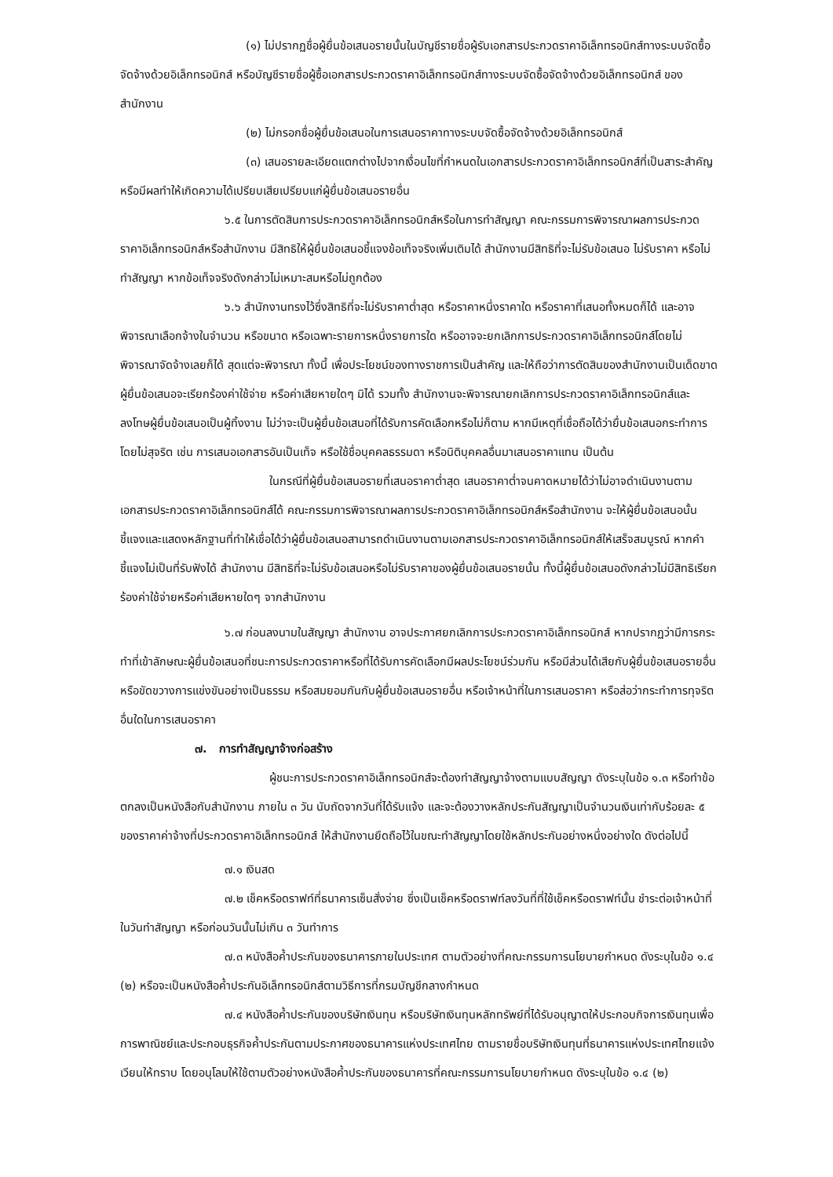(๑) ไม่ปรากฏชื่อผู้ยื่นข้อเสนอรายนั้นในบัญชีรายชื่อผู้รับเอกสารประกวดราคาอิเล็กทรอนิกส์ทางระบบจัดซื้อจัดจ้างด้วยอิเล็กทรอนิกส์ หรือบัญชีรายชื่อผู้ซื้อเอกสารประกวดราคาอิเล็กทรอนิกส์ทางระบบจัดซื้อจัดจ้างด้วยอิเล็กทรอนิกส์ ของสำนักงาน
(๒) ไม่กรอกชื่อผู้ยื่นข้อเสนอในการเสนอราคาทางระบบจัดซื้อจัดจ้างด้วยอิเล็กทรอนิกส์
(๓) เสนอรายละเอียดแตกต่างไปจากเงื่อนไขที่กำหนดในเอกสารประกวดราคาอิเล็กทรอนิกส์ที่เป็นสาระสำคัญ หรือมีผลทำให้เกิดความได้เปรียบเสียเปรียบแก่ผู้ยื่นข้อเสนอรายอื่น
๖.๕ ในการตัดสินการประกวดราคาอิเล็กทรอนิกส์หรือในการทำสัญญา คณะกรรมการพิจารณาผลการประกวดราคาอิเล็กทรอนิกส์หรือสำนักงาน มีสิทธิให้ผู้ยื่นข้อเสนอชี้แจงข้อเท็จจริงเพิ่มเติมได้ สำนักงานมีสิทธิที่จะไม่รับข้อเสนอ ไม่รับราคา หรือไม่ทำสัญญา หากข้อเท็จจริงดังกล่าวไม่เหมาะสมหรือไม่ถูกต้อง
๖.๖ สำนักงานทรงไว้ซึ่งสิทธิที่จะไม่รับราคาต่ำสุด หรือราคาหนึ่งราคาใด หรือราคาที่เสนอทั้งหมดก็ได้ และอาจพิจารณาเลือกจ้างในจำนวน หรือขนาด หรือเฉพาะรายการหนึ่งรายการใด หรืออาจจะยกเลิกการประกวดราคาอิเล็กทรอนิกส์โดยไม่พิจารณาจัดจ้างเลยก็ได้ สุดแต่จะพิจารณา ทั้งนี้ เพื่อประโยชน์ของทางราชการเป็นสำคัญ และให้ถือว่าการตัดสินของสำนักงานเป็นเด็ดขาดผู้ยื่นข้อเสนอจะเรียกร้องค่าใช้จ่าย หรือค่าเสียหายใดๆ มิได้ รวมทั้ง สำนักงานจะพิจารณายกเลิกการประกวดราคาอิเล็กทรอนิกส์และลงโทษผู้ยื่นข้อเสนอเป็นผู้ทิ้งงาน ไม่ว่าจะเป็นผู้ยื่นข้อเสนอที่ได้รับการคัดเลือกหรือไม่ก็ตาม หากมีเหตุที่เชื่อถือได้ว่ายื่นข้อเสนอกระทำการโดยไม่สุจริต เช่น การเสนอเอกสารอันเป็นเท็จ หรือใช้ชื่อบุคคลธรรมดา หรือนิติบุคคลอื่นมาเสนอราคาแทน เป็นต้น
ในกรณีที่ผู้ยื่นข้อเสนอรายที่เสนอราคาต่ำสุด เสนอราคาต่ำจนคาดหมายได้ว่าไม่อาจดำเนินงานตามเอกสารประกวดราคาอิเล็กทรอนิกส์ได้ คณะกรรมการพิจารณาผลการประกวดราคาอิเล็กทรอนิกส์หรือสำนักงาน จะให้ผู้ยื่นข้อเสนอนั้นชี้แจงและแสดงหลักฐานที่ทำให้เชื่อได้ว่าผู้ยื่นข้อเสนอสามารถดำเนินงานตามเอกสารประกวดราคาอิเล็กทรอนิกส์ให้เสร็จสมบูรณ์ หากคำชี้แจงไม่เป็นที่รับฟังได้ สำนักงาน มีสิทธิที่จะไม่รับข้อเสนอหรือไม่รับราคาของผู้ยื่นข้อเสนอรายนั้น ทั้งนี้ผู้ยื่นข้อเสนอดังกล่าวไม่มีสิทธิเรียกร้องค่าใช้จ่ายหรือค่าเสียหายใดๆ จากสำนักงาน
๖.๗ ก่อนลงนามในสัญญา สำนักงาน อาจประกาศยกเลิกการประกวดราคาอิเล็กทรอนิกส์ หากปรากฏว่ามีการกระทำที่เข้าลักษณะผู้ยื่นข้อเสนอที่ชนะการประกวดราคาหรือที่ได้รับการคัดเลือกมีผลประโยชน์ร่วมกัน หรือมีส่วนได้เสียกับผู้ยื่นข้อเสนอรายอื่น หรือขัดขวางการแข่งขันอย่างเป็นธรรม หรือสมยอมกันกับผู้ยื่นข้อเสนอรายอื่น หรือเจ้าหน้าที่ในการเสนอราคา หรือส่อว่ากระทำการทุจริตอื่นใดในการเสนอราคา
๗. การทำสัญญาจ้างก่อสร้าง
ผู้ชนะการประกวดราคาอิเล็กทรอนิกส์จะต้องทำสัญญาจ้างตามแบบสัญญา ดังระบุในข้อ ๑.๓ หรือทำข้อตกลงเป็นหนังสือกับสำนักงาน ภายใน ๓ วัน นับถัดจากวันที่ได้รับแจ้ง และจะต้องวางหลักประกันสัญญาเป็นจำนวนเงินเท่ากับร้อยละ ๕ ของราคาค่าจ้างที่ประกวดราคาอิเล็กทรอนิกส์ ให้สำนักงานยึดถือไว้ในขณะทำสัญญาโดยใช้หลักประกันอย่างหนึ่งอย่างใด ดังต่อไปนี้
๗.๑ เงินสด
๗.๒ เช็คหรือดราฟท์ที่ธนาคารเซ็นสั่งจ่าย ซึ่งเป็นเช็คหรือดราฟท์ลงวันที่ที่ใช้เช็คหรือดราฟท์นั้น ชำระต่อเจ้าหน้าที่ในวันทำสัญญา หรือก่อนวันนั้นไม่เกิน ๓ วันทำการ
๗.๓ หนังสือค้ำประกันของธนาคารภายในประเทศ ตามตัวอย่างที่คณะกรรมการนโยบายกำหนด ดังระบุในข้อ ๑.๔ (๒) หรือจะเป็นหนังสือค้ำประกันอิเล็กทรอนิกส์ตามวิธีการที่กรมบัญชีกลางกำหนด
๗.๔ หนังสือค้ำประกันของบริษัทเงินทุน หรือบริษัทเงินทุนหลักทรัพย์ที่ได้รับอนุญาตให้ประกอบกิจการเงินทุนเพื่อการพาณิชย์และประกอบธุรกิจค้ำประกันตามประกาศของธนาคารแห่งประเทศไทย ตามรายชื่อบริษัทเงินทุนที่ธนาคารแห่งประเทศไทยแจ้งเวียนให้ทราบ โดยอนุโลมให้ใช้ตามตัวอย่างหนังสือค้ำประกันของธนาคารที่คณะกรรมการนโยบายกำหนด ดังระบุในข้อ ๑.๔ (๒)